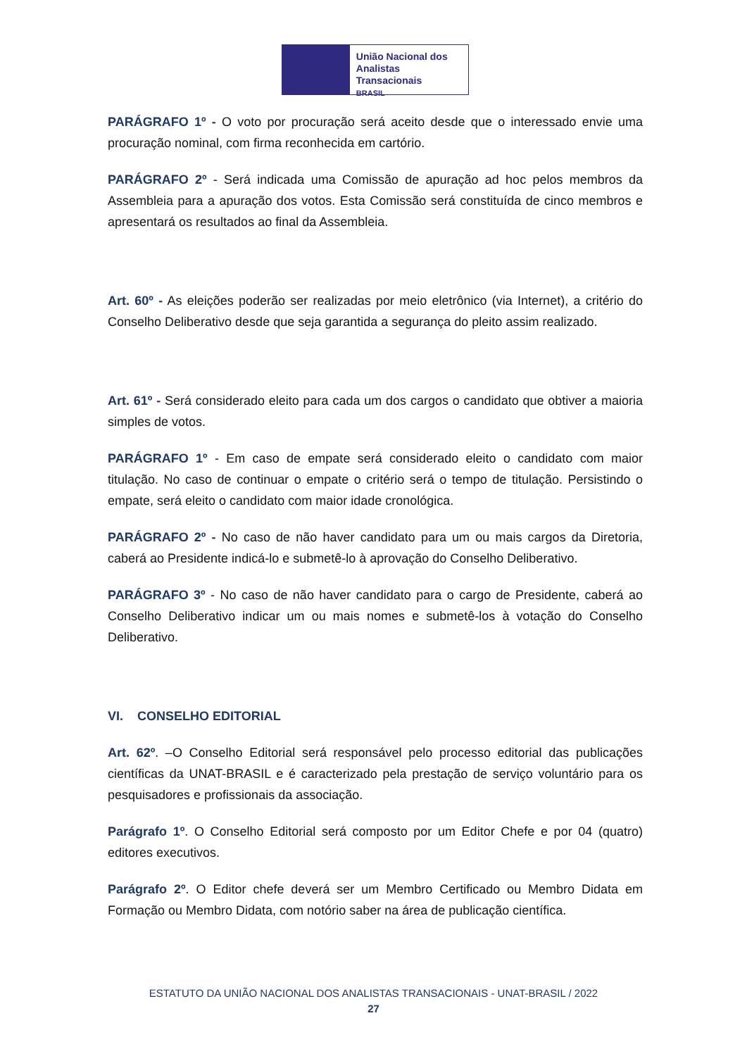União Nacional dos
Analistas Transacionais
BRASIL
PARÁGRAFO 1º - O voto por procuração será aceito desde que o interessado envie uma procuração nominal, com firma reconhecida em cartório.
PARÁGRAFO 2º - Será indicada uma Comissão de apuração ad hoc pelos membros da Assembleia para a apuração dos votos. Esta Comissão será constituída de cinco membros e apresentará os resultados ao final da Assembleia.
Art. 60º - As eleições poderão ser realizadas por meio eletrônico (via Internet), a critério do Conselho Deliberativo desde que seja garantida a segurança do pleito assim realizado.
Art. 61º - Será considerado eleito para cada um dos cargos o candidato que obtiver a maioria simples de votos.
PARÁGRAFO 1º - Em caso de empate será considerado eleito o candidato com maior titulação. No caso de continuar o empate o critério será o tempo de titulação. Persistindo o empate, será eleito o candidato com maior idade cronológica.
PARÁGRAFO 2º - No caso de não haver candidato para um ou mais cargos da Diretoria, caberá ao Presidente indicá-lo e submetê-lo à aprovação do Conselho Deliberativo.
PARÁGRAFO 3º - No caso de não haver candidato para o cargo de Presidente, caberá ao Conselho Deliberativo indicar um ou mais nomes e submetê-los à votação do Conselho Deliberativo.
VI. CONSELHO EDITORIAL
Art. 62º. –O Conselho Editorial será responsável pelo processo editorial das publicações científicas da UNAT-BRASIL e é caracterizado pela prestação de serviço voluntário para os pesquisadores e profissionais da associação.
Parágrafo 1º. O Conselho Editorial será composto por um Editor Chefe e por 04 (quatro) editores executivos.
Parágrafo 2º. O Editor chefe deverá ser um Membro Certificado ou Membro Didata em Formação ou Membro Didata, com notório saber na área de publicação científica.
ESTATUTO DA UNIÃO NACIONAL DOS ANALISTAS TRANSACIONAIS - UNAT-BRASIL / 2022
27